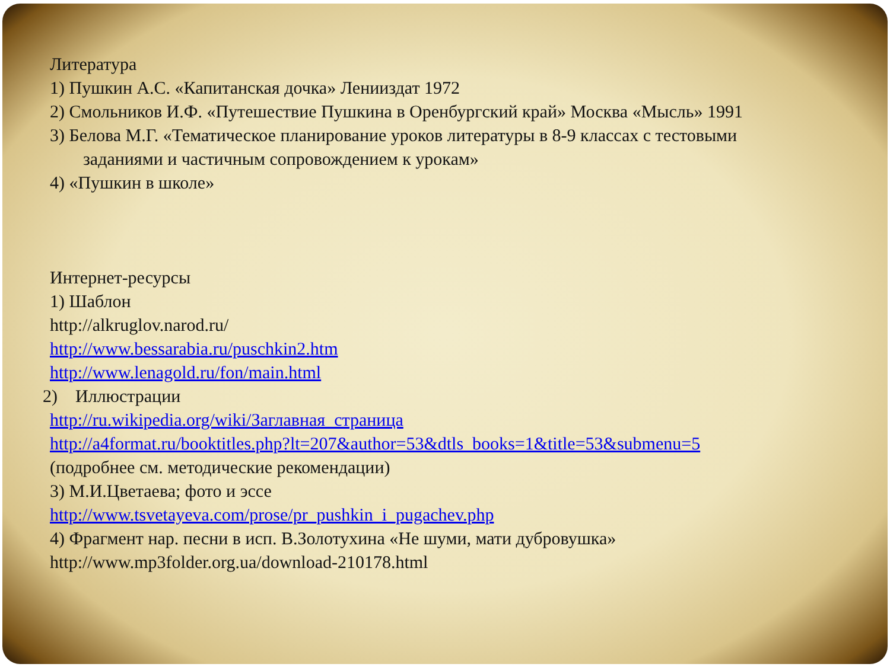Литература
1) Пушкин А.С. «Капитанская дочка» Ленииздат 1972
2) Смольников И.Ф. «Путешествие Пушкина в Оренбургский край» Москва «Мысль» 1991
3) Белова М.Г. «Тематическое планирование уроков литературы в 8-9 классах с тестовыми
заданиями и частичным сопровождением к урокам»
4) «Пушкин в школе»
Интернет-ресурсы
1) Шаблон
http://alkruglov.narod.ru/
http://www.bessarabia.ru/puschkin2.htm
http://www.lenagold.ru/fon/main.html
2) Иллюстрации
http://ru.wikipedia.org/wiki/Заглавная_страница
http://a4format.ru/booktitles.php?lt=207&author=53&dtls_books=1&title=53&submenu=5
(подробнее см. методические рекомендации)
3) М.И.Цветаева; фото и эссе
http://www.tsvetayeva.com/prose/pr_pushkin_i_pugachev.php
4) Фрагмент нар. песни в исп. В.Золотухина «Не шуми, мати дубровушка»
http://www.mp3folder.org.ua/download-210178.html